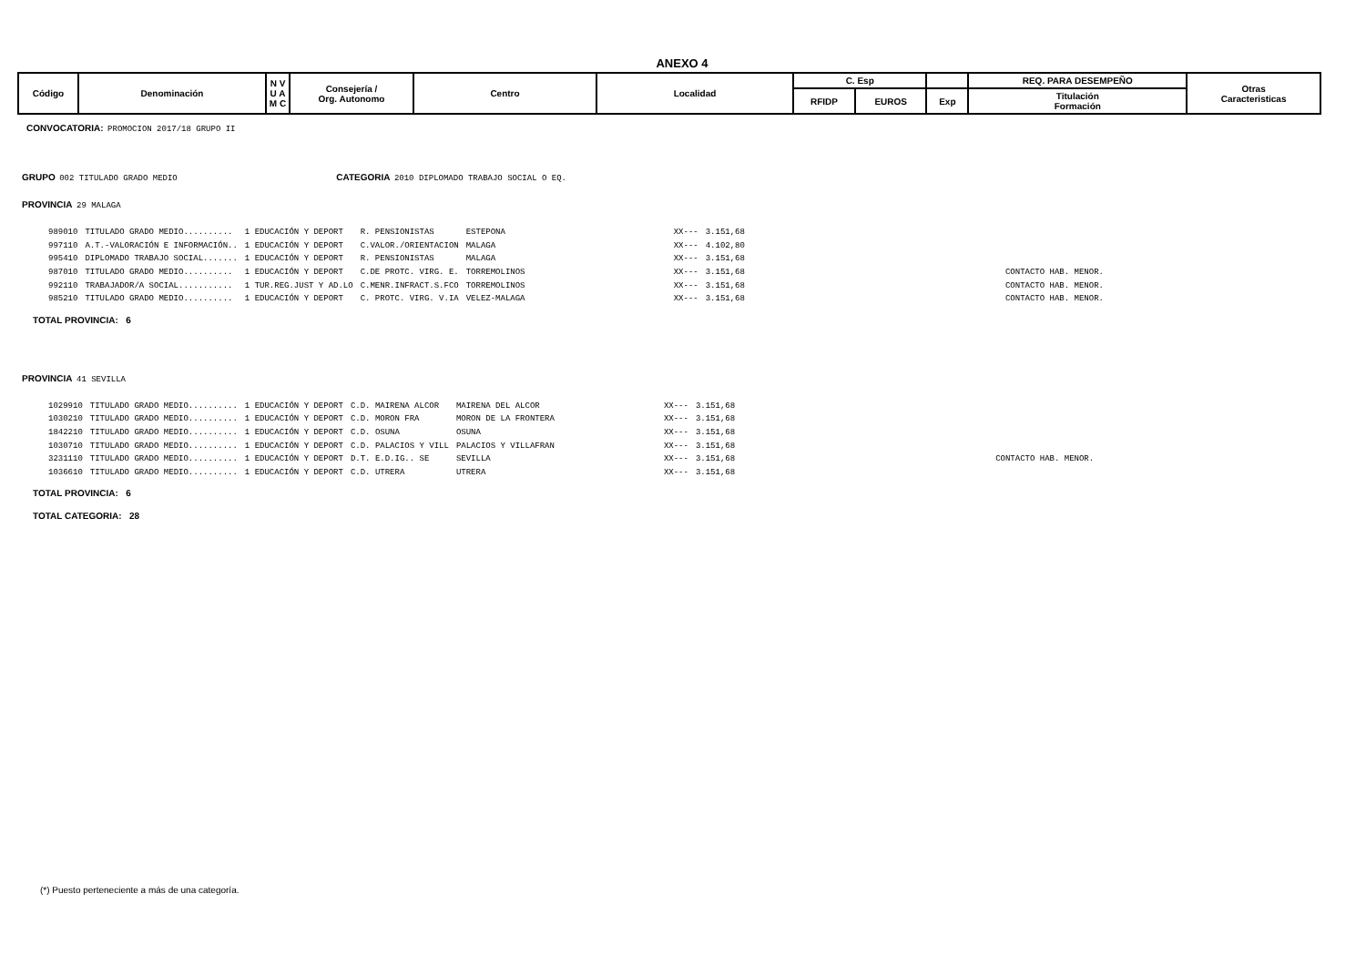ANEXO 4
| Código | Denominación | N V U A M C | Consejería / Org. Autonomo | Centro | Localidad | C. Esp | | | REQ. PARA DESEMPEÑO | Otras Caracteristicas |
| | | | | | | RFIDP | EUROS | Exp | Titulación Formación | |
CONVOCATORIA: PROMOCION 2017/18 GRUPO II
GRUPO 002 TITULADO GRADO MEDIO CATEGORIA 2010 DIPLOMADO TRABAJO SOCIAL O EQ.
PROVINCIA 29 MALAGA
| 989010 | TITULADO GRADO MEDIO.......... | 1 EDUCACIÓN Y DEPORT | R. PENSIONISTAS | ESTEPONA | XX--- | 3.151,68 | | |
| 997110 | A.T.-VALORACIÓN E INFORMACIÓN.. | 1 EDUCACIÓN Y DEPORT | C.VALOR./ORIENTACION | MALAGA | XX--- | 4.102,80 | | |
| 995410 | DIPLOMADO TRABAJO SOCIAL....... | 1 EDUCACIÓN Y DEPORT | R. PENSIONISTAS | MALAGA | XX--- | 3.151,68 | | |
| 987010 | TITULADO GRADO MEDIO.......... | 1 EDUCACIÓN Y DEPORT | C.DE PROTC. VIRG. E. | TORREMOLINOS | XX--- | 3.151,68 | | CONTACTO HAB. MENOR. |
| 992110 | TRABAJADOR/A SOCIAL........... | 1 TUR.REG.JUST Y AD.LO | C.MENR.INFRACT.S.FCO | TORREMOLINOS | XX--- | 3.151,68 | | CONTACTO HAB. MENOR. |
| 985210 | TITULADO GRADO MEDIO.......... | 1 EDUCACIÓN Y DEPORT | C. PROTC. VIRG. V.IA | VELEZ-MALAGA | XX--- | 3.151,68 | | CONTACTO HAB. MENOR. |
TOTAL PROVINCIA: 6
PROVINCIA 41 SEVILLA
| 1029910 | TITULADO GRADO MEDIO.......... | 1 EDUCACIÓN Y DEPORT | C.D. MAIRENA ALCOR | MAIRENA DEL ALCOR | XX--- | 3.151,68 | | |
| 1030210 | TITULADO GRADO MEDIO.......... | 1 EDUCACIÓN Y DEPORT | C.D. MORON FRA | MORON DE LA FRONTERA | XX--- | 3.151,68 | | |
| 1842210 | TITULADO GRADO MEDIO.......... | 1 EDUCACIÓN Y DEPORT | C.D. OSUNA | OSUNA | XX--- | 3.151,68 | | |
| 1030710 | TITULADO GRADO MEDIO.......... | 1 EDUCACIÓN Y DEPORT | C.D. PALACIOS Y VILL | PALACIOS Y VILLAFRAN | XX--- | 3.151,68 | | |
| 3231110 | TITULADO GRADO MEDIO.......... | 1 EDUCACIÓN Y DEPORT | D.T. E.D.IG.. SE | SEVILLA | XX--- | 3.151,68 | | CONTACTO HAB. MENOR. |
| 1036610 | TITULADO GRADO MEDIO.......... | 1 EDUCACIÓN Y DEPORT | C.D. UTRERA | UTRERA | XX--- | 3.151,68 | | |
TOTAL PROVINCIA: 6
TOTAL CATEGORIA: 28
(*) Puesto perteneciente a más de una categoría.